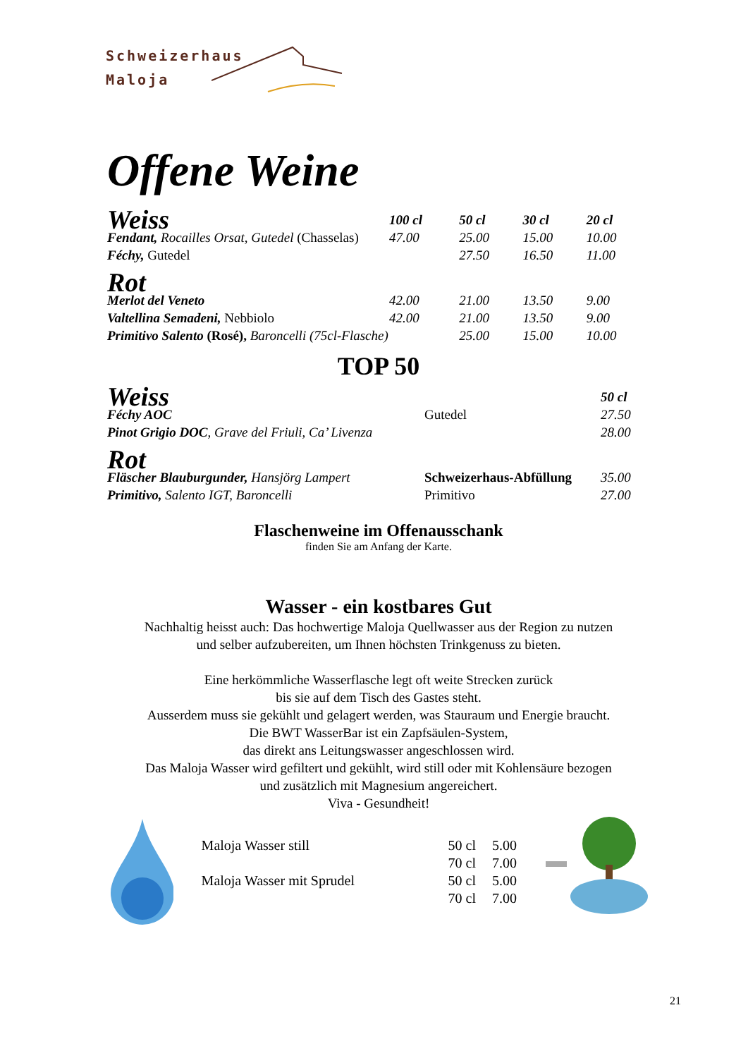Schweizerhaus
Maloja
Offene Weine
| Weiss | 100 cl | 50 cl | 30 cl | 20 cl |
| --- | --- | --- | --- | --- |
| Fendant, Rocailles Orsat, Gutedel (Chasselas) | 47.00 | 25.00 | 15.00 | 10.00 |
| Féchy, Gutedel | | 27.50 | 16.50 | 11.00 |
| Rot | | | | |
| Merlot del Veneto | 42.00 | 21.00 | 13.50 | 9.00 |
| Valtellina Semadeni, Nebbiolo | 42.00 | 21.00 | 13.50 | 9.00 |
| Primitivo Salento (Rosé), Baroncelli (75cl-Flasche) | | 25.00 | 15.00 | 10.00 |
TOP 50
| Weiss | | 50 cl |
| --- | --- | --- |
| Féchy AOC | Gutedel | 27.50 |
| Pinot Grigio DOC , Grave del Friuli, Ca’ Livenza | | 28.00 |
| Rot | | |
| Fläscher Blauburgunder, Hansjörg Lampert | Schweizerhaus-Abfüllung | 35.00 |
| Primitivo, Salento IGT, Baroncelli | Primitivo | 27.00 |
Flaschenweine im Offenausschank
finden Sie am Anfang der Karte.
Wasser - ein kostbares Gut
Nachhaltig heisst auch: Das hochwertige Maloja Quellwasser aus der Region zu nutzen
und selber aufzubereiten, um Ihnen höchsten Trinkgenuss zu bieten.
Eine herkömmliche Wasserflasche legt oft weite Strecken zurück
bis sie auf dem Tisch des Gastes steht.
Ausserdem muss sie gekühlt und gelagert werden, was Stauraum und Energie braucht.
Die BWT WasserBar ist ein Zapfsäulen-System,
das direkt ans Leitungswasser angeschlossen wird.
Das Maloja Wasser wird gefiltert und gekühlt, wird still oder mit Kohlensäure bezogen
und zusätzlich mit Magnesium angereichert.
Viva - Gesundheit!
| Maloja Wasser still | 50 cl | 5.00 |
| | 70 cl | 7.00 |
| Maloja Wasser mit Sprudel | 50 cl | 5.00 |
| | 70 cl | 7.00 |
21